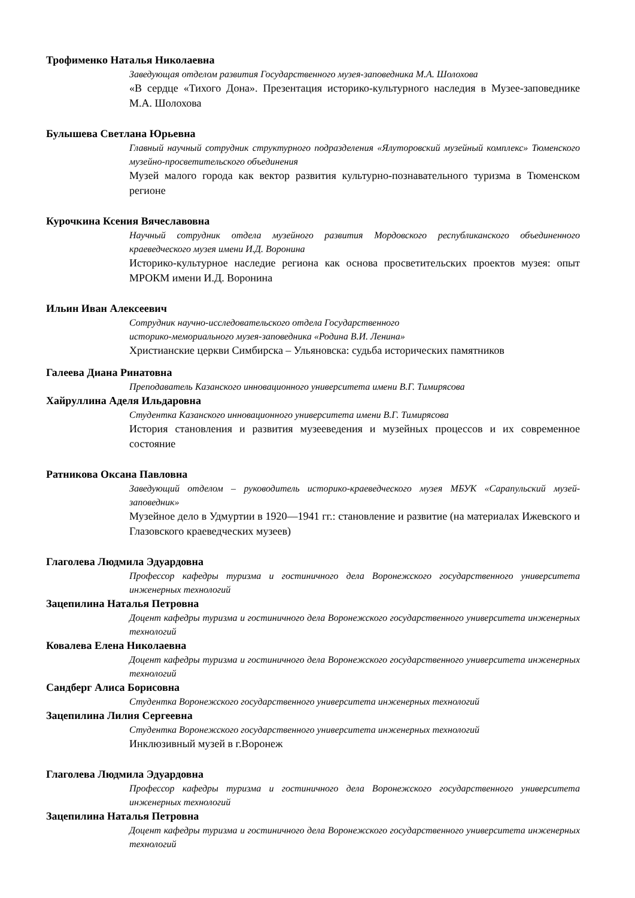Трофименко Наталья Николаевна
Заведующая отделом развития Государственного музея-заповедника М.А. Шолохова
«В сердце «Тихого Дона». Презентация историко-культурного наследия в Музее-заповеднике М.А. Шолохова
Булышева Светлана Юрьевна
Главный научный сотрудник структурного подразделения «Ялуторовский музейный комплекс» Тюменского музейно-просветительского объединения
Музей малого города как вектор развития культурно-познавательного туризма в Тюменском регионе
Курочкина Ксения Вячеславовна
Научный сотрудник отдела музейного развития Мордовского республиканского объединенного краеведческого музея имени И.Д. Воронина
Историко-культурное наследие региона как основа просветительских проектов музея: опыт МРОКМ имени И.Д. Воронина
Ильин Иван Алексеевич
Сотрудник научно-исследовательского отдела Государственного
историко-мемориального музея-заповедника «Родина В.И. Ленина»
Христианские церкви Симбирска – Ульяновска: судьба исторических памятников
Галеева Диана Ринатовна
Преподаватель Казанского инновационного университета имени В.Г. Тимирясова
Хайруллина Аделя Ильдаровна
Студентка Казанского инновационного университета имени В.Г. Тимирясова
История становления и развития музееведения и музейных процессов и их современное состояние
Ратникова Оксана Павловна
Заведующий отделом – руководитель историко-краеведческого музея МБУК «Сарапульский музей-заповедник»
Музейное дело в Удмуртии в 1920—1941 гг.: становление и развитие (на материалах Ижевского и Глазовского краеведческих музеев)
Глаголева Людмила Эдуардовна
Профессор кафедры туризма и гостиничного дела Воронежского государственного университета инженерных технологий
Зацепилина Наталья Петровна
Доцент кафедры туризма и гостиничного дела Воронежского государственного университета инженерных технологий
Ковалева Елена Николаевна
Доцент кафедры туризма и гостиничного дела Воронежского государственного университета инженерных технологий
Сандберг Алиса Борисовна
Студентка Воронежского государственного университета инженерных технологий
Зацепилина Лилия Сергеевна
Студентка Воронежского государственного университета инженерных технологий
Инклюзивный музей в г.Воронеж
Глаголева Людмила Эдуардовна
Профессор кафедры туризма и гостиничного дела Воронежского государственного университета инженерных технологий
Зацепилина Наталья Петровна
Доцент кафедры туризма и гостиничного дела Воронежского государственного университета инженерных технологий